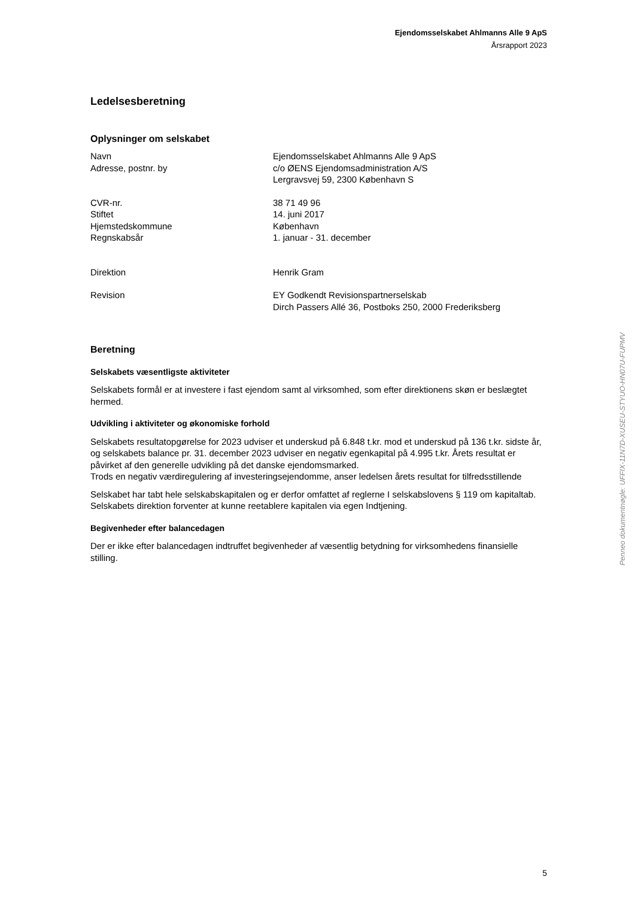Ejendomsselskabet Ahlmanns Alle 9 ApS
Årsrapport 2023
Ledelsesberetning
Oplysninger om selskabet
Navn Ejendomsselskabet Ahlmanns Alle 9 ApS
Adresse, postnr. by c/o ØENS Ejendomsadministration A/S
Lergravsvej 59, 2300 København S
CVR-nr. 38 71 49 96
Stiftet 14. juni 2017
Hjemstedskommune København
Regnskabsår 1. januar - 31. december
Direktion Henrik Gram
Revision EY Godkendt Revisionspartnerselskab
Dirch Passers Allé 36, Postboks 250, 2000 Frederiksberg
Beretning
Selskabets væsentligste aktiviteter
Selskabets formål er at investere i fast ejendom samt al virksomhed, som efter direktionens skøn er beslægtet hermed.
Udvikling i aktiviteter og økonomiske forhold
Selskabets resultatopgørelse for 2023 udviser et underskud på 6.848 t.kr. mod et underskud på 136 t.kr. sidste år, og selskabets balance pr. 31. december 2023 udviser en negativ egenkapital på 4.995 t.kr. Årets resultat er påvirket af den generelle udvikling på det danske ejendomsmarked.
Trods en negativ værdiregulering af investeringsejendomme, anser ledelsen årets resultat for tilfredsstillende
Selskabet har tabt hele selskabskapitalen og er derfor omfattet af reglerne I selskabslovens § 119 om kapitaltab. Selskabets direktion forventer at kunne reetablere kapitalen via egen Indtjening.
Begivenheder efter balancedagen
Der er ikke efter balancedagen indtruffet begivenheder af væsentlig betydning for virksomhedens finansielle stilling.
Penneo dokumentnøgle: UFFIX-11N7D-XUSEU-STYUO-HN07U-FUPMV
5